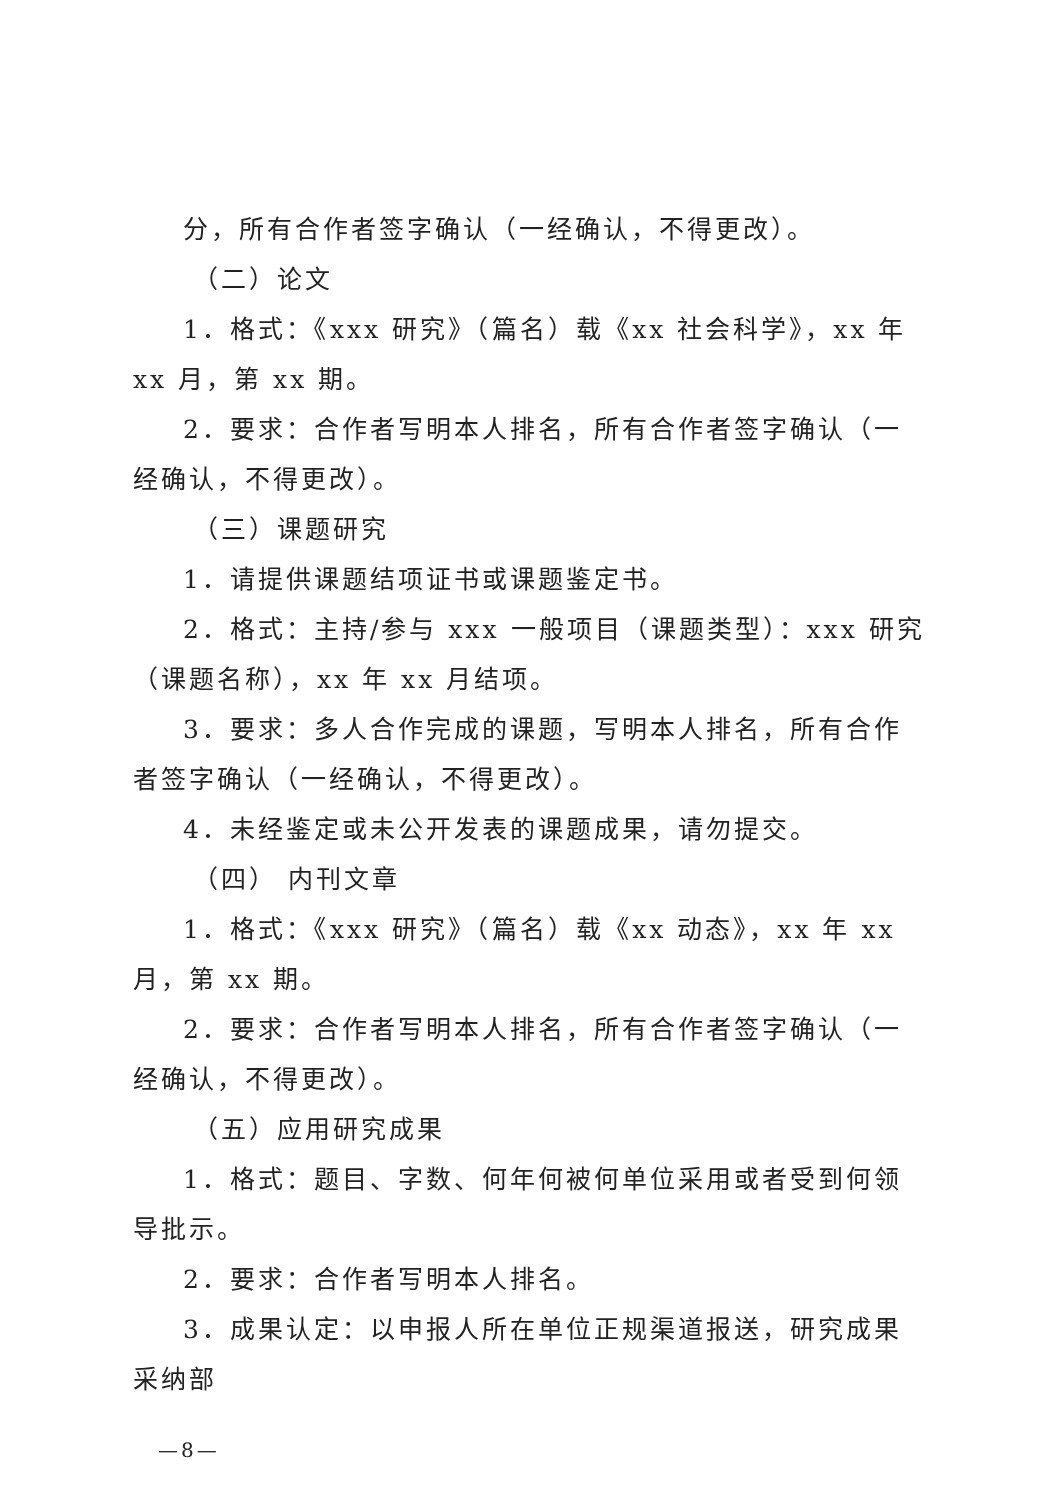分，所有合作者签字确认（一经确认，不得更改）。
（二）论文
1．格式：《xxx 研究》（篇名）载《xx 社会科学》，xx 年 xx 月，第 xx 期。
2．要求：合作者写明本人排名，所有合作者签字确认（一经确认，不得更改）。
（三）课题研究
1．请提供课题结项证书或课题鉴定书。
2．格式：主持/参与 xxx 一般项目（课题类型）：xxx 研究（课题名称），xx 年 xx 月结项。
3．要求：多人合作完成的课题，写明本人排名，所有合作者签字确认（一经确认，不得更改）。
4．未经鉴定或未公开发表的课题成果，请勿提交。
（四） 内刊文章
1．格式：《xxx 研究》（篇名）载《xx 动态》，xx 年 xx 月，第 xx 期。
2．要求：合作者写明本人排名，所有合作者签字确认（一经确认，不得更改）。
（五）应用研究成果
1．格式：题目、字数、何年何被何单位采用或者受到何领导批示。
2．要求：合作者写明本人排名。
3．成果认定：以申报人所在单位正规渠道报送，研究成果采纳部
—8—